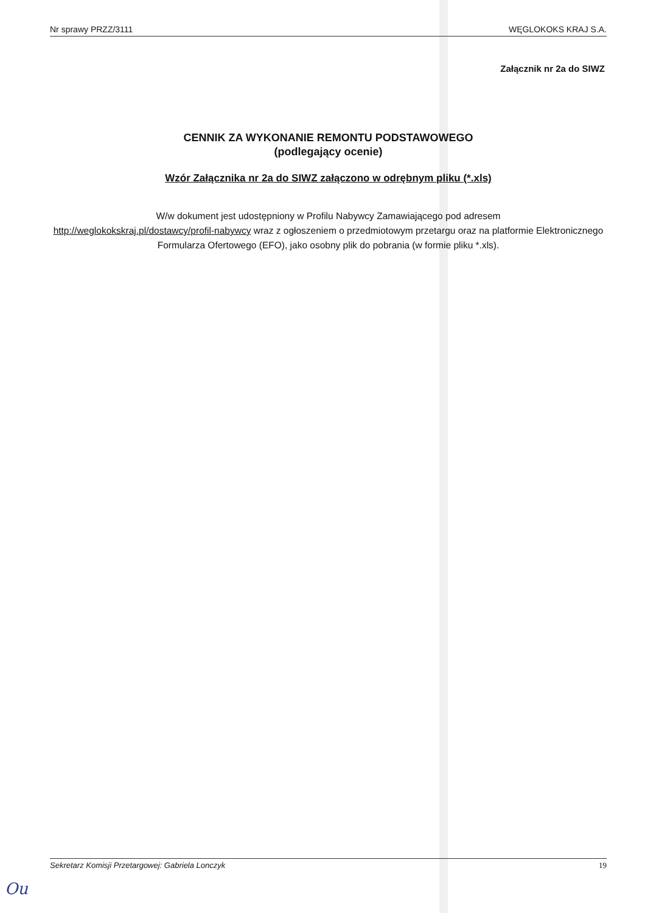Nr sprawy PRZZ/3111 WĘGLOKOKS KRAJ S.A.
Załącznik nr 2a do SIWZ
CENNIK ZA WYKONANIE REMONTU PODSTAWOWEGO
(podlegający ocenie)
Wzór Załącznika nr 2a do SIWZ załączono w odrębnym pliku (*.xls)
W/w dokument jest udostępniony w Profilu Nabywcy Zamawiającego pod adresem
http://weglokokskraj.pl/dostawcy/profil-nabywcy wraz z ogłoszeniem o przedmiotowym przetargu oraz na platformie Elektronicznego Formularza Ofertowego (EFO), jako osobny plik do pobrania (w formie pliku *.xls).
Sekretarz Komisji Przetargowej: Gabriela Lonczyk 19
Ou